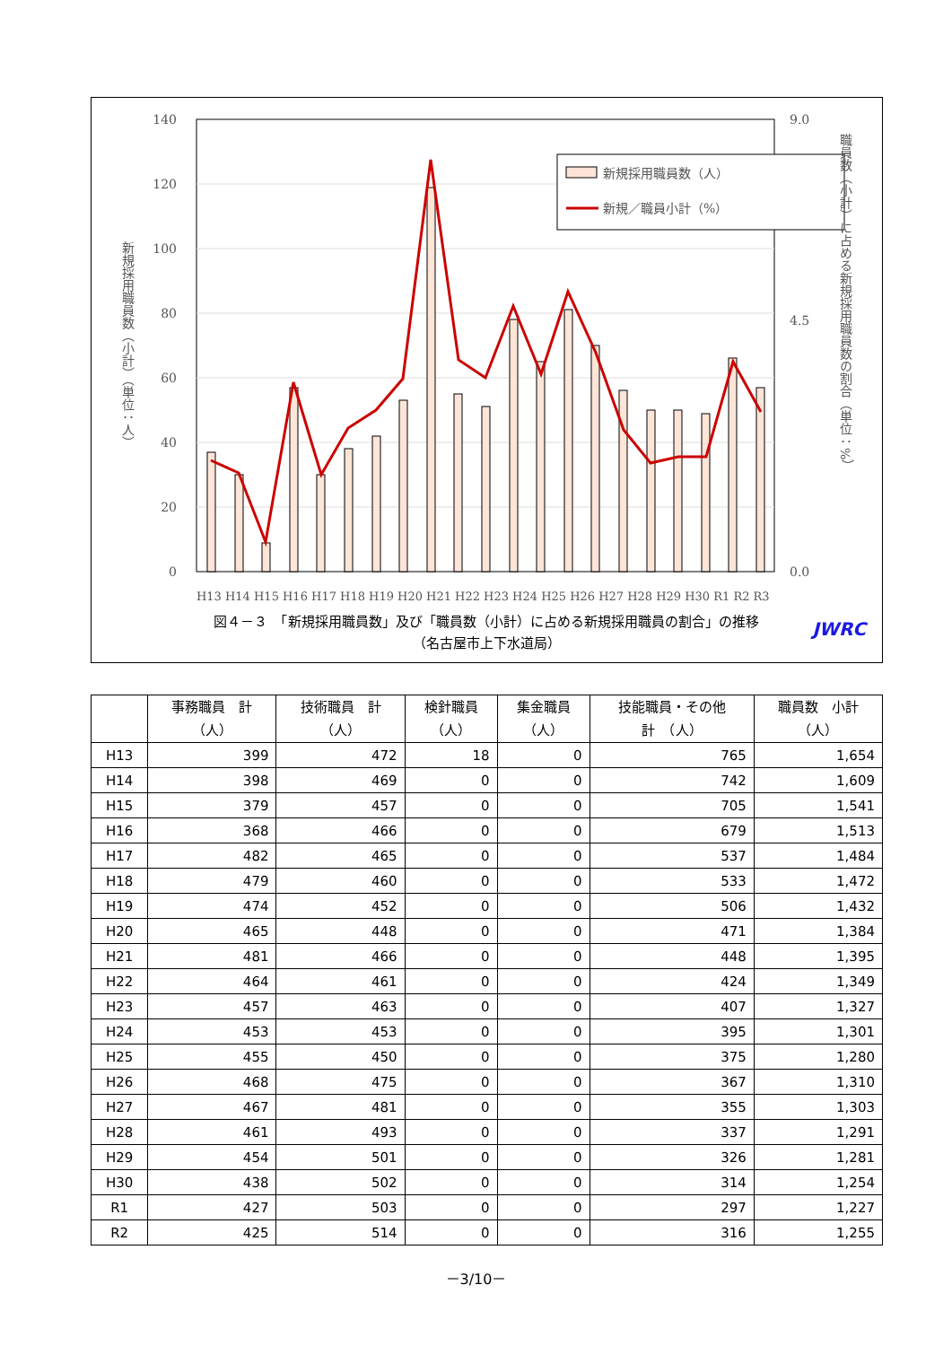0
20
40
60
80
100
120
140
0.0
9.0
4.5
新規採用職員数（人）
新規／職員小計（%）
H13 H14 H15 H16 H17 H18 H19 H20 H21 H22 H23 H24 H25 H26 H27 H28 H29 H30 R1 R2 R3
新規採用職員数（小計）（単位：人）
職員数（小計）に占める新規採用職員数の割合（単位：%）
図４－３　「新規採用職員数」及び「職員数（小計）に占める新規採用職員の割合」の推移
（名古屋市上下水道局）
JWRC
| | 事務職員 計 （人） | 技術職員 計 （人） | 検針職員 （人） | 集金職員 （人） | 技能職員・その他 計 （人） | 職員数 小計 （人） |
| --- | --- | --- | --- | --- | --- | --- |
| H13 | 399 | 472 | 18 | 0 | 765 | 1,654 |
| H14 | 398 | 469 | 0 | 0 | 742 | 1,609 |
| H15 | 379 | 457 | 0 | 0 | 705 | 1,541 |
| H16 | 368 | 466 | 0 | 0 | 679 | 1,513 |
| H17 | 482 | 465 | 0 | 0 | 537 | 1,484 |
| H18 | 479 | 460 | 0 | 0 | 533 | 1,472 |
| H19 | 474 | 452 | 0 | 0 | 506 | 1,432 |
| H20 | 465 | 448 | 0 | 0 | 471 | 1,384 |
| H21 | 481 | 466 | 0 | 0 | 448 | 1,395 |
| H22 | 464 | 461 | 0 | 0 | 424 | 1,349 |
| H23 | 457 | 463 | 0 | 0 | 407 | 1,327 |
| H24 | 453 | 453 | 0 | 0 | 395 | 1,301 |
| H25 | 455 | 450 | 0 | 0 | 375 | 1,280 |
| H26 | 468 | 475 | 0 | 0 | 367 | 1,310 |
| H27 | 467 | 481 | 0 | 0 | 355 | 1,303 |
| H28 | 461 | 493 | 0 | 0 | 337 | 1,291 |
| H29 | 454 | 501 | 0 | 0 | 326 | 1,281 |
| H30 | 438 | 502 | 0 | 0 | 314 | 1,254 |
| R1 | 427 | 503 | 0 | 0 | 297 | 1,227 |
| R2 | 425 | 514 | 0 | 0 | 316 | 1,255 |
－3/10－